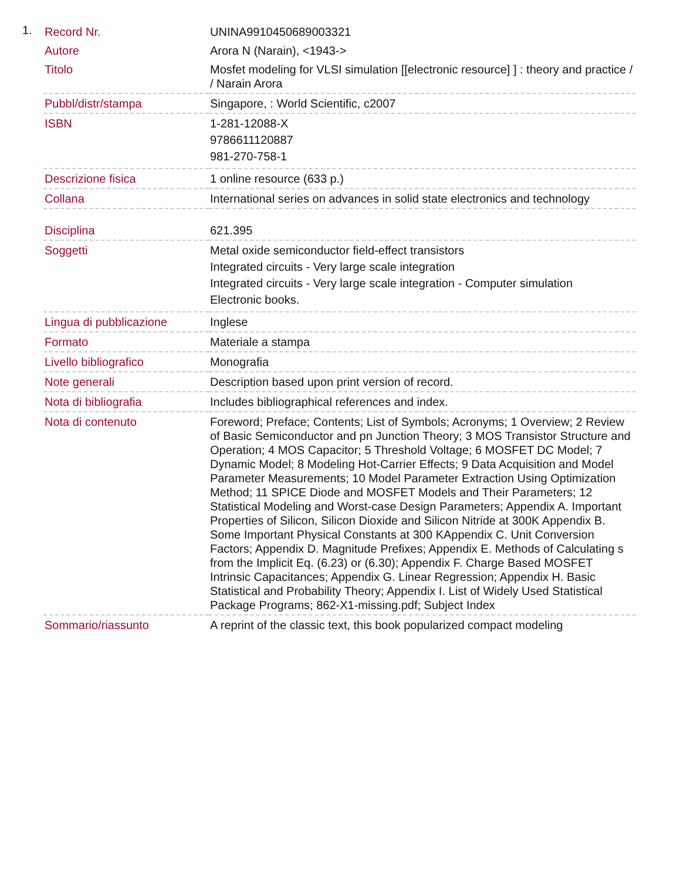1.
| Record Nr. | UNINA9910450689003321 |
| Autore | Arora N (Narain), <1943-> |
| Titolo | Mosfet modeling for VLSI simulation [[electronic resource] ] : theory and practice / / Narain Arora |
| Pubbl/distr/stampa | Singapore, : World Scientific, c2007 |
| ISBN | 1-281-12088-X 9786611120887 981-270-758-1 |
| Descrizione fisica | 1 online resource (633 p.) |
| Collana | International series on advances in solid state electronics and technology |
| Disciplina | 621.395 |
| Soggetti | Metal oxide semiconductor field-effect transistors Integrated circuits - Very large scale integration Integrated circuits - Very large scale integration - Computer simulation Electronic books. |
| Lingua di pubblicazione | Inglese |
| Formato | Materiale a stampa |
| Livello bibliografico | Monografia |
| Note generali | Description based upon print version of record. |
| Nota di bibliografia | Includes bibliographical references and index. |
| Nota di contenuto | Foreword; Preface; Contents; List of Symbols; Acronyms; 1 Overview; 2 Review of Basic Semiconductor and pn Junction Theory; 3 MOS Transistor Structure and Operation; 4 MOS Capacitor; 5 Threshold Voltage; 6 MOSFET DC Model; 7 Dynamic Model; 8 Modeling Hot-Carrier Effects; 9 Data Acquisition and Model Parameter Measurements; 10 Model Parameter Extraction Using Optimization Method; 11 SPICE Diode and MOSFET Models and Their Parameters; 12 Statistical Modeling and Worst-case Design Parameters; Appendix A. Important Properties of Silicon, Silicon Dioxide and Silicon Nitride at 300K Appendix B. Some Important Physical Constants at 300 KAppendix C. Unit Conversion Factors; Appendix D. Magnitude Prefixes; Appendix E. Methods of Calculating s from the Implicit Eq. (6.23) or (6.30); Appendix F. Charge Based MOSFET Intrinsic Capacitances; Appendix G. Linear Regression; Appendix H. Basic Statistical and Probability Theory; Appendix I. List of Widely Used Statistical Package Programs; 862-X1-missing.pdf; Subject Index |
| Sommario/riassunto | A reprint of the classic text, this book popularized compact modeling |